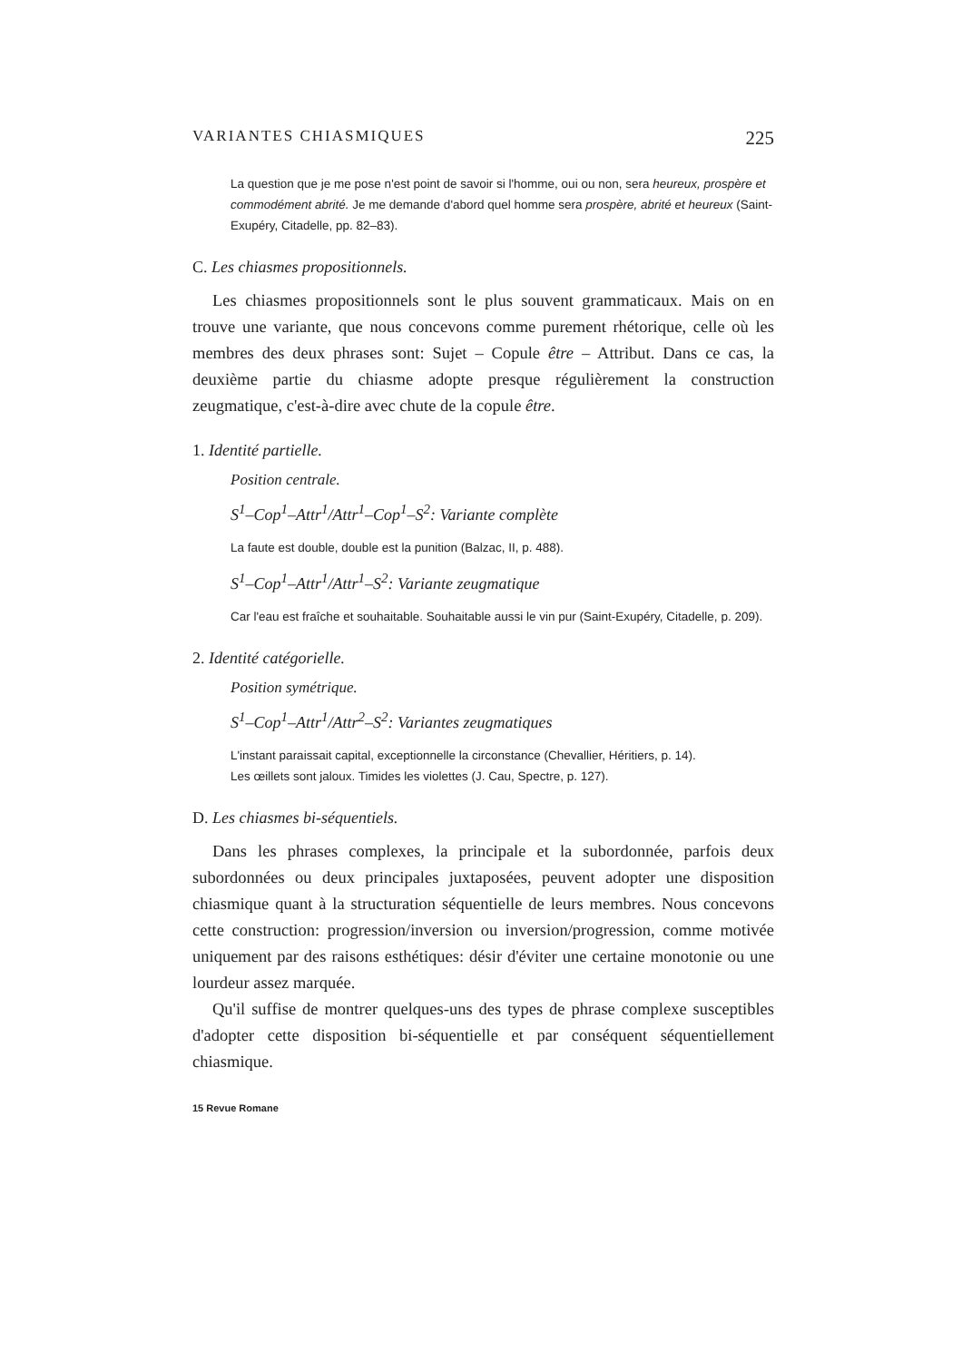VARIANTES CHIASMIQUES 225
La question que je me pose n'est point de savoir si l'homme, oui ou non, sera heureux, prospère et commodément abrité. Je me demande d'abord quel homme sera prospère, abrité et heureux (Saint-Exupéry, Citadelle, pp. 82–83).
C. Les chiasmes propositionnels.
Les chiasmes propositionnels sont le plus souvent grammaticaux. Mais on en trouve une variante, que nous concevons comme purement rhétorique, celle où les membres des deux phrases sont: Sujet – Copule être – Attribut. Dans ce cas, la deuxième partie du chiasme adopte presque régulièrement la construction zeugmatique, c'est-à-dire avec chute de la copule être.
1. Identité partielle.
Position centrale.
S<sup>1</sup>–Cop<sup>1</sup>–Attr<sup>1</sup>/Attr<sup>1</sup>–Cop<sup>1</sup>–S<sup>2</sup>: Variante complète
La faute est double, double est la punition (Balzac, II, p. 488).
S<sup>1</sup>–Cop<sup>1</sup>–Attr<sup>1</sup>/Attr<sup>1</sup>–S<sup>2</sup>: Variante zeugmatique
Car l'eau est fraîche et souhaitable. Souhaitable aussi le vin pur (Saint-Exupéry, Citadelle, p. 209).
2. Identité catégorielle.
Position symétrique.
S<sup>1</sup>–Cop<sup>1</sup>–Attr<sup>1</sup>/Attr<sup>2</sup>–S<sup>2</sup>: Variantes zeugmatiques
L'instant paraissait capital, exceptionnelle la circonstance (Chevallier, Héritiers, p. 14).
Les œillets sont jaloux. Timides les violettes (J. Cau, Spectre, p. 127).
D. Les chiasmes bi-séquentiels.
Dans les phrases complexes, la principale et la subordonnée, parfois deux subordonnées ou deux principales juxtaposées, peuvent adopter une disposition chiasmique quant à la structuration séquentielle de leurs membres. Nous concevons cette construction: progression/inversion ou inversion/progression, comme motivée uniquement par des raisons esthétiques: désir d'éviter une certaine monotonie ou une lourdeur assez marquée.
Qu'il suffise de montrer quelques-uns des types de phrase complexe susceptibles d'adopter cette disposition bi-séquentielle et par conséquent séquentiellement chiasmique.
15 Revue Romane